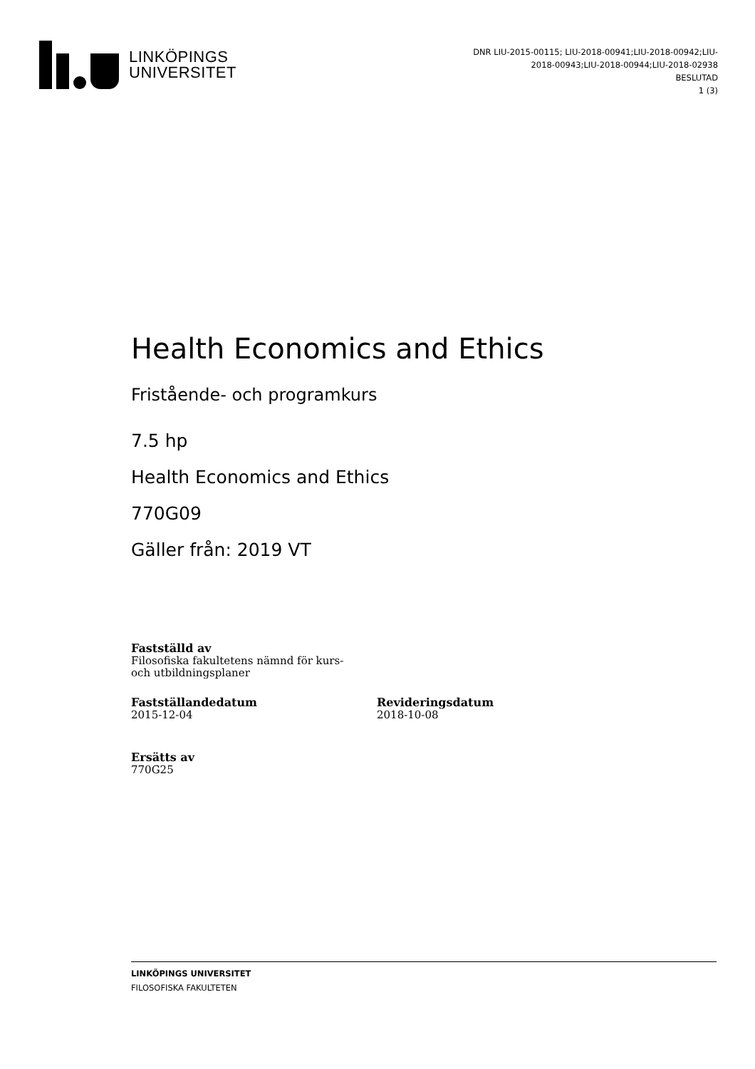LINKÖPINGS
UNIVERSITET
DNR LIU-2015-00115; LIU-2018-00941;LIU-2018-00942;LIU-
2018-00943;LIU-2018-00944;LIU-2018-02938
BESLUTAD
1 (3)
Health Economics and Ethics
Fristående- och programkurs
7.5 hp
Health Economics and Ethics
770G09
Gäller från: 2019 VT
Fastställd av
Filosofiska fakultetens nämnd för kurs-
och utbildningsplaner
Fastställandedatum
2015-12-04
Revideringsdatum
2018-10-08
Ersätts av
770G25
LINKÖPINGS UNIVERSITET
FILOSOFISKA FAKULTETEN